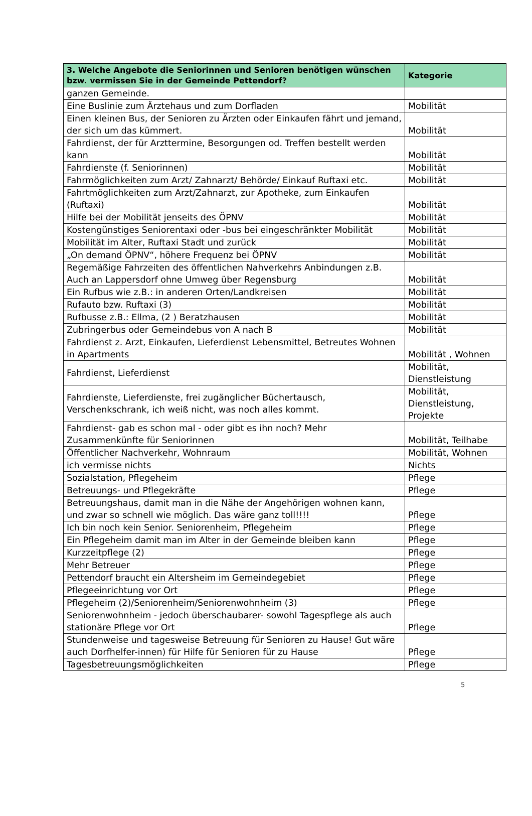| 3. Welche Angebote die Seniorinnen und Senioren benötigen wünschen bzw. vermissen Sie in der Gemeinde Pettendorf? | Kategorie |
| --- | --- |
| ganzen Gemeinde. | |
| Eine Buslinie zum Ärztehaus und zum Dorfladen | Mobilität |
| Einen kleinen Bus, der Senioren zu Ärzten oder Einkaufen fährt und jemand, der sich um das kümmert. | Mobilität |
| Fahrdienst, der für Arzttermine, Besorgungen od. Treffen bestellt werden kann | Mobilität |
| Fahrdienste (f. Seniorinnen) | Mobilität |
| Fahrmöglichkeiten zum Arzt/ Zahnarzt/ Behörde/ Einkauf Ruftaxi etc. | Mobilität |
| Fahrtmöglichkeiten zum Arzt/Zahnarzt, zur Apotheke, zum Einkaufen (Ruftaxi) | Mobilität |
| Hilfe bei der Mobilität jenseits des ÖPNV | Mobilität |
| Kostengünstiges Seniorentaxi oder -bus bei eingeschränkter Mobilität | Mobilität |
| Mobilität im Alter, Ruftaxi Stadt und zurück | Mobilität |
| „On demand ÖPNV“, höhere Frequenz bei ÖPNV | Mobilität |
| Regemäßige Fahrzeiten des öffentlichen Nahverkehrs Anbindungen z.B. Auch an Lappersdorf ohne Umweg über Regensburg | Mobilität |
| Ein Rufbus wie z.B.: in anderen Orten/Landkreisen | Mobilität |
| Rufauto bzw. Ruftaxi (3) | Mobilität |
| Rufbusse z.B.: Ellma, (2 ) Beratzhausen | Mobilität |
| Zubringerbus oder Gemeindebus von A nach B | Mobilität |
| Fahrdienst z. Arzt, Einkaufen, Lieferdienst Lebensmittel, Betreutes Wohnen in Apartments | Mobilität , Wohnen |
| Fahrdienst, Lieferdienst | Mobilität, Dienstleistung |
| Fahrdienste, Lieferdienste, frei zugänglicher Büchertausch, Verschenkschrank, ich weiß nicht, was noch alles kommt. | Mobilität, Dienstleistung, Projekte |
| Fahrdienst- gab es schon mal - oder gibt es ihn noch? Mehr Zusammenkünfte für Seniorinnen | Mobilität, Teilhabe |
| Öffentlicher Nachverkehr, Wohnraum | Mobilität, Wohnen |
| ich vermisse nichts | Nichts |
| Sozialstation, Pflegeheim | Pflege |
| Betreuungs- und Pflegekräfte | Pflege |
| Betreuungshaus, damit man in die Nähe der Angehörigen wohnen kann, und zwar so schnell wie möglich. Das wäre ganz toll!!!! | Pflege |
| Ich bin noch kein Senior. Seniorenheim, Pflegeheim | Pflege |
| Ein Pflegeheim damit man im Alter in der Gemeinde bleiben kann | Pflege |
| Kurzzeitpflege (2) | Pflege |
| Mehr Betreuer | Pflege |
| Pettendorf braucht ein Altersheim im Gemeindegebiet | Pflege |
| Pflegeeinrichtung vor Ort | Pflege |
| Pflegeheim (2)/Seniorenheim/Seniorenwohnheim (3) | Pflege |
| Seniorenwohnheim - jedoch überschaubarer- sowohl Tagespflege als auch stationäre Pflege vor Ort | Pflege |
| Stundenweise und tagesweise Betreuung für Senioren zu Hause! Gut wäre auch Dorfhelfer-innen) für Hilfe für Senioren für zu Hause | Pflege |
| Tagesbetreuungsmöglichkeiten | Pflege |
5